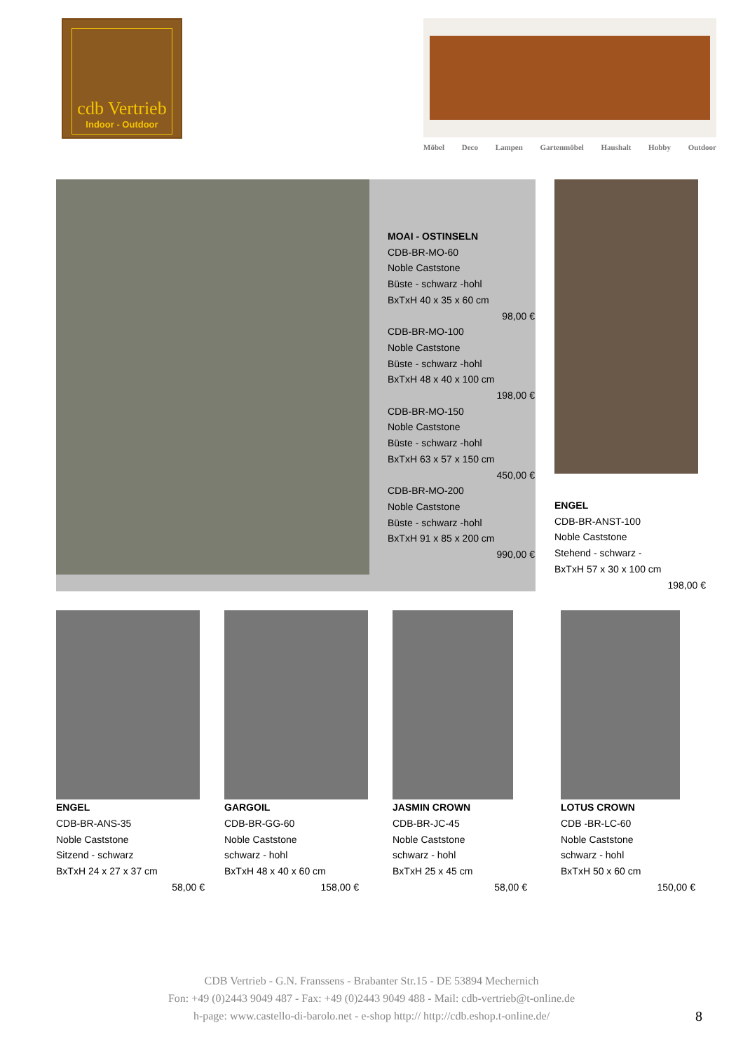cdb Vertrieb
Indoor - Outdoor
Möbel Deco Lampen Gartenmöbel Haushalt Hobby Outdoor
MOAI - OSTINSELN
CDB-BR-MO-60
Noble Caststone
Büste - schwarz -hohl
BxTxH 40 x 35 x 60 cm
98,00 €
CDB-BR-MO-100
Noble Caststone
Büste - schwarz -hohl
BxTxH 48 x 40 x 100 cm
198,00 €
CDB-BR-MO-150
Noble Caststone
Büste - schwarz -hohl
BxTxH 63 x 57 x 150 cm
450,00 €
CDB-BR-MO-200
Noble Caststone
Büste - schwarz -hohl
BxTxH 91 x 85 x 200 cm
990,00 €
ENGEL
CDB-BR-ANST-100
Noble Caststone
Stehend - schwarz -
BxTxH 57 x 30 x 100 cm
198,00 €
ENGEL
CDB-BR-ANS-35
Noble Caststone
Sitzend - schwarz
BxTxH 24 x 27 x 37 cm
58,00 €
GARGOIL
CDB-BR-GG-60
Noble Caststone
schwarz - hohl
BxTxH 48 x 40 x 60 cm
158,00 €
JASMIN CROWN
CDB-BR-JC-45
Noble Caststone
schwarz - hohl
BxTxH 25 x 45 cm
58,00 €
LOTUS CROWN
CDB -BR-LC-60
Noble Caststone
schwarz - hohl
BxTxH 50 x 60 cm
150,00 €
CDB Vertrieb - G.N. Franssens - Brabanter Str.15 - DE 53894 Mechernich
Fon: +49 (0)2443 9049 487 - Fax: +49 (0)2443 9049 488 - Mail: cdb-vertrieb@t-online.de
h-page: www.castello-di-barolo.net - e-shop http:// http://cdb.eshop.t-online.de/
8